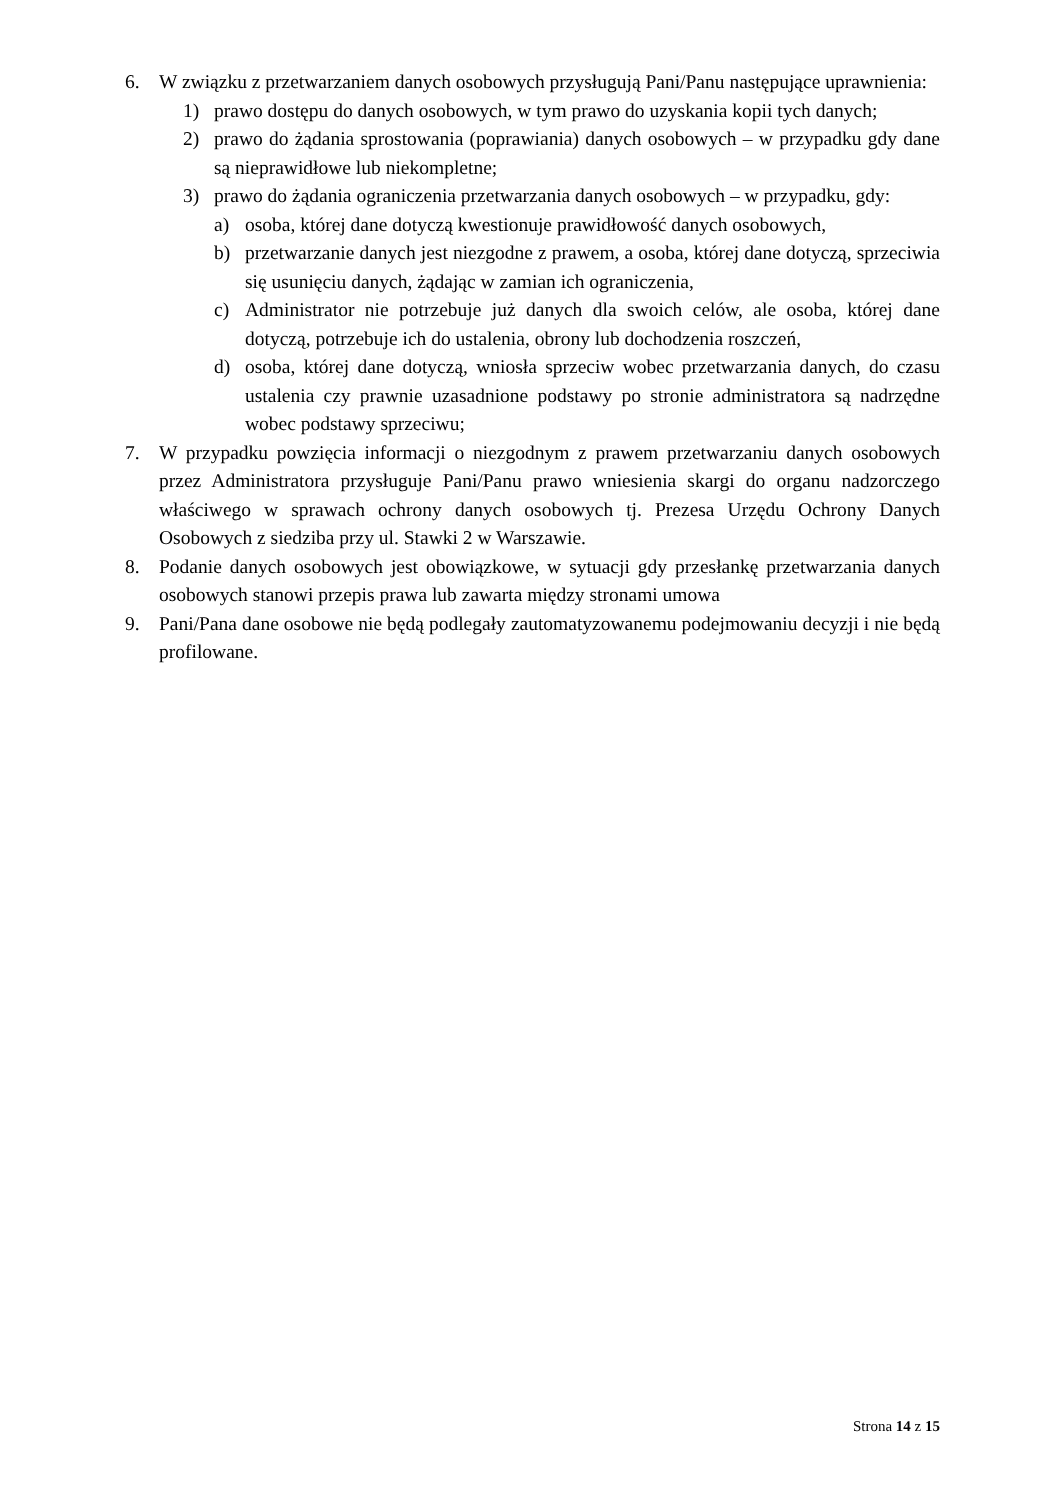6. W związku z przetwarzaniem danych osobowych przysługują Pani/Panu następujące uprawnienia:
1) prawo dostępu do danych osobowych, w tym prawo do uzyskania kopii tych danych;
2) prawo do żądania sprostowania (poprawiania) danych osobowych – w przypadku gdy dane są nieprawidłowe lub niekompletne;
3) prawo do żądania ograniczenia przetwarzania danych osobowych – w przypadku, gdy:
a) osoba, której dane dotyczą kwestionuje prawidłowość danych osobowych,
b) przetwarzanie danych jest niezgodne z prawem, a osoba, której dane dotyczą, sprzeciwia się usunięciu danych, żądając w zamian ich ograniczenia,
c) Administrator nie potrzebuje już danych dla swoich celów, ale osoba, której dane dotyczą, potrzebuje ich do ustalenia, obrony lub dochodzenia roszczeń,
d) osoba, której dane dotyczą, wniosła sprzeciw wobec przetwarzania danych, do czasu ustalenia czy prawnie uzasadnione podstawy po stronie administratora są nadrzędne wobec podstawy sprzeciwu;
7. W przypadku powzięcia informacji o niezgodnym z prawem przetwarzaniu danych osobowych przez Administratora przysługuje Pani/Panu prawo wniesienia skargi do organu nadzorczego właściwego w sprawach ochrony danych osobowych tj. Prezesa Urzędu Ochrony Danych Osobowych z siedziba przy ul. Stawki 2 w Warszawie.
8. Podanie danych osobowych jest obowiązkowe, w sytuacji gdy przesłankę przetwarzania danych osobowych stanowi przepis prawa lub zawarta między stronami umowa
9. Pani/Pana dane osobowe nie będą podlegały zautomatyzowanemu podejmowaniu decyzji i nie będą profilowane.
Strona 14 z 15